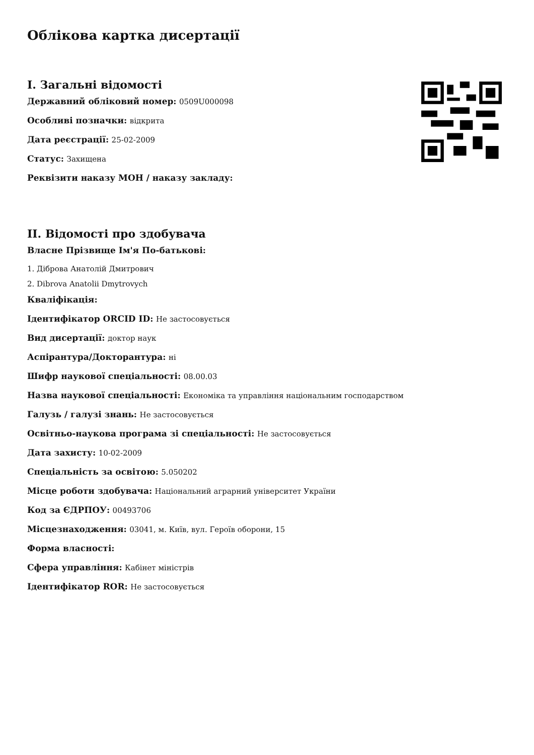Облікова картка дисертації
I. Загальні відомості
Державний обліковий номер: 0509U000098
Особливі позначки: відкрита
Дата реєстрації: 25-02-2009
Статус: Захищена
Реквізити наказу МОН / наказу закладу:
II. Відомості про здобувача
Власне Прізвище Ім'я По-батькові:
1. Діброва Анатолій Дмитрович
2. Dibrova Anatolii Dmytrovych
Кваліфікація:
Ідентифікатор ORCID ID: Не застосовується
Вид дисертації: доктор наук
Аспірантура/Докторантура: ні
Шифр наукової спеціальності: 08.00.03
Назва наукової спеціальності: Економіка та управління національним господарством
Галузь / галузі знань: Не застосовується
Освітньо-наукова програма зі спеціальності: Не застосовується
Дата захисту: 10-02-2009
Спеціальність за освітою: 5.050202
Місце роботи здобувача: Національний аграрний університет України
Код за ЄДРПОУ: 00493706
Місцезнаходження: 03041, м. Київ, вул. Героїв оборони, 15
Форма власності:
Сфера управління: Кабінет міністрів
Ідентифікатор ROR: Не застосовується